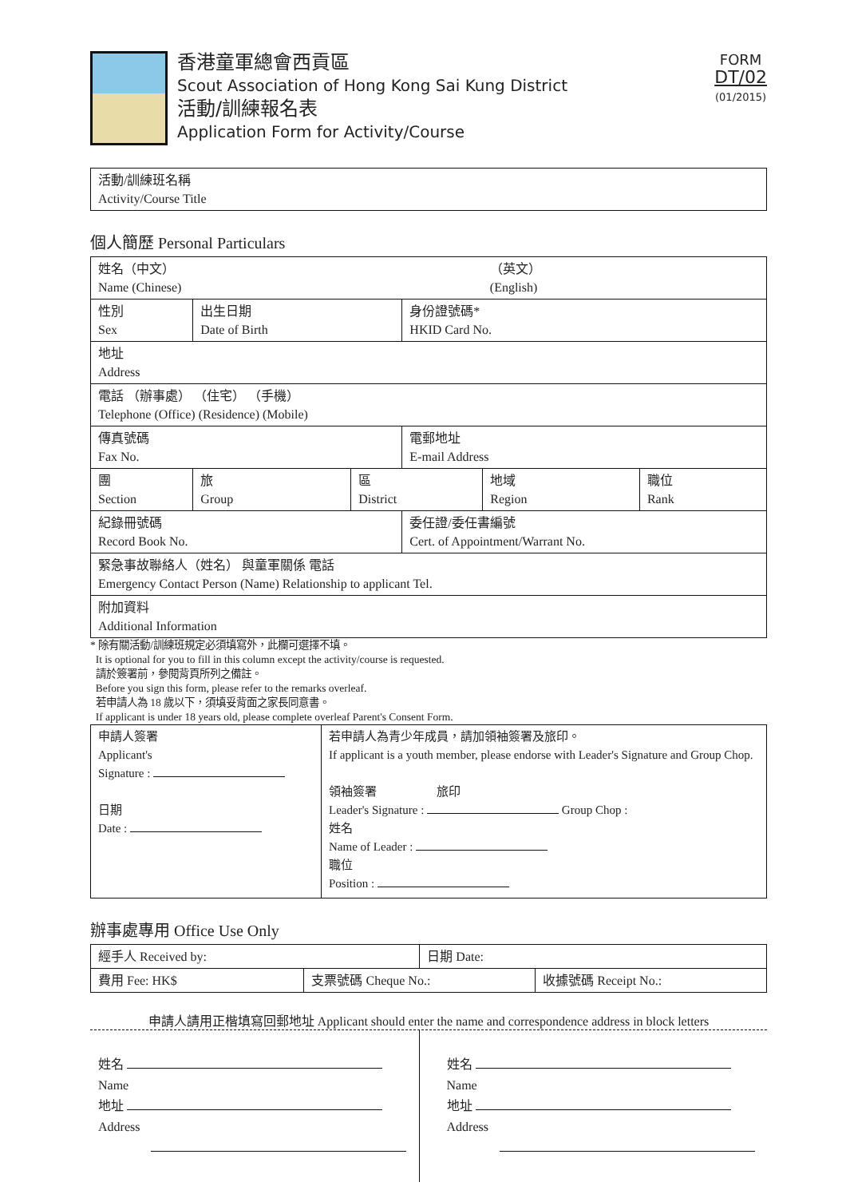香港童軍總會西貢區
Scout Association of Hong Kong Sai Kung District
活動/訓練報名表
Application Form for Activity/Course
FORM
DT/02
(01/2015)
| 活動/訓練班名稱 Activity/Course Title |
個人簡歷 Personal Particulars
| 姓名（中文） Name (Chinese) | | | | （英文） (English) | |
| 性別 Sex | 出生日期 Date of Birth | | 身份證號碼* HKID Card No. | | |
| 地址 Address | | | | | |
| 電話 （辦事處） （住宅） （手機） Telephone (Office) (Residence) (Mobile) | | | | | |
| 傳真號碼 Fax No. | | | 電郵地址 E-mail Address | | |
| 團 Section | 旅 Group | 區 District | | 地域 Region | 職位 Rank |
| 紀錄冊號碼 Record Book No. | | | 委任證/委任書編號 Cert. of Appointment/Warrant No. | | |
| 緊急事故聯絡人（姓名） 與童軍關係 電話 Emergency Contact Person (Name) Relationship to applicant Tel. | | | | | |
| 附加資料 Additional Information | | | | | |
* 除有關活動/訓練班規定必須填寫外，此欄可選擇不填。
It is optional for you to fill in this column except the activity/course is requested.
請於簽署前，參閱背頁所列之備註。
Before you sign this form, please refer to the remarks overleaf.
若申請人為 18 歲以下，須填妥背面之家長同意書。
If applicant is under 18 years old, please complete overleaf Parent's Consent Form.
| 申請人簽署 Applicant's Signature : 日期 Date : | 若申請人為青少年成員，請加領袖簽署及旅印。 If applicant is a youth member, please endorse with Leader's Signature and Group Chop. 領袖簽署 旅印 Leader's Signature : Group Chop : 姓名 Name of Leader : 職位 Position : |
辦事處專用 Office Use Only
| 經手人 Received by: | | 日期 Date: | |
| 費用 Fee: HK$ | 支票號碼 Cheque No.: | | 收據號碼 Receipt No.: |
申請人請用正楷填寫回郵地址 Applicant should enter the name and correspondence address in block letters
姓名
Name
地址
Address
姓名
Name
地址
Address